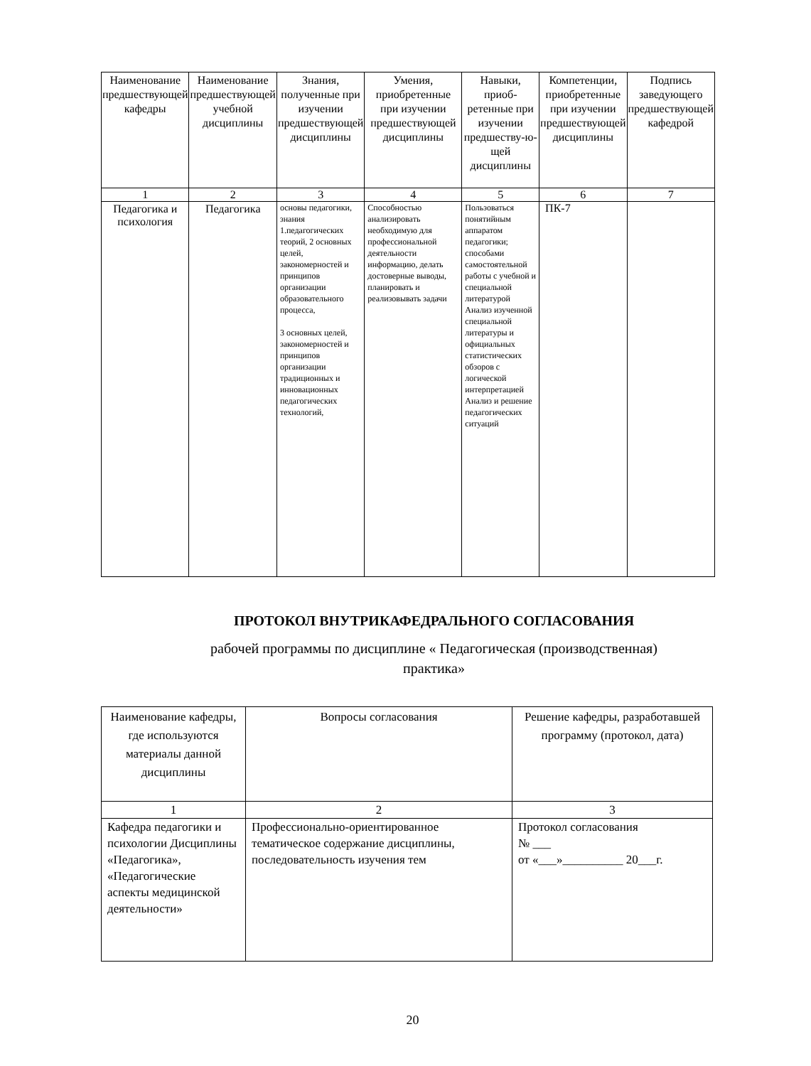| Наименование предшествующей кафедры | Наименование предшествующей учебной дисциплины | Знания, полученные при изучении предшествующей дисциплины | Умения, приобретенные при изучении предшествующей дисциплины | Навыки, приоб-ретенные при изучении предшеству-ю-щей дисциплины | Компетенции, приобретенные при изучении предшествующей дисциплины | Подпись заведующего предшествующей кафедрой |
| --- | --- | --- | --- | --- | --- | --- |
| 1 | 2 | 3 | 4 | 5 | 6 | 7 |
| Педагогика и психология | Педагогика | основы педагогики, знания 1.педагогических теорий, 2 основных целей, закономерностей и принципов организации образовательного процесса, 3 основных целей, закономерностей и принципов организации традиционных и инновационных педагогических технологий, | Способностью анализировать необходимую для профессиональной деятельности информацию, делать достоверные выводы, планировать и реализовывать задачи | Пользоваться понятийным аппаратом педагогики; способами самостоятельной работы с учебной и специальной литературой Анализ изученной специальной литературы и официальных статистических обзоров с логической интерпретацией Анализ и решение педагогических ситуаций | ПК-7 | |
ПРОТОКОЛ ВНУТРИКАФЕДРАЛЬНОГО СОГЛАСОВАНИЯ
рабочей программы по дисциплине « Педагогическая (производственная)
практика»
| Наименование кафедры, где используются материалы данной дисциплины | Вопросы согласования | Решение кафедры, разработавшей программу (протокол, дата) |
| --- | --- | --- |
| 1 | 2 | 3 |
| Кафедра педагогики и психологии Дисциплины «Педагогика», «Педагогические аспекты медицинской деятельности» | Профессионально-ориентированное тематическое содержание дисциплины, последовательность изучения тем | Протокол согласования № ___ от «___»__________ 20___г. |
20